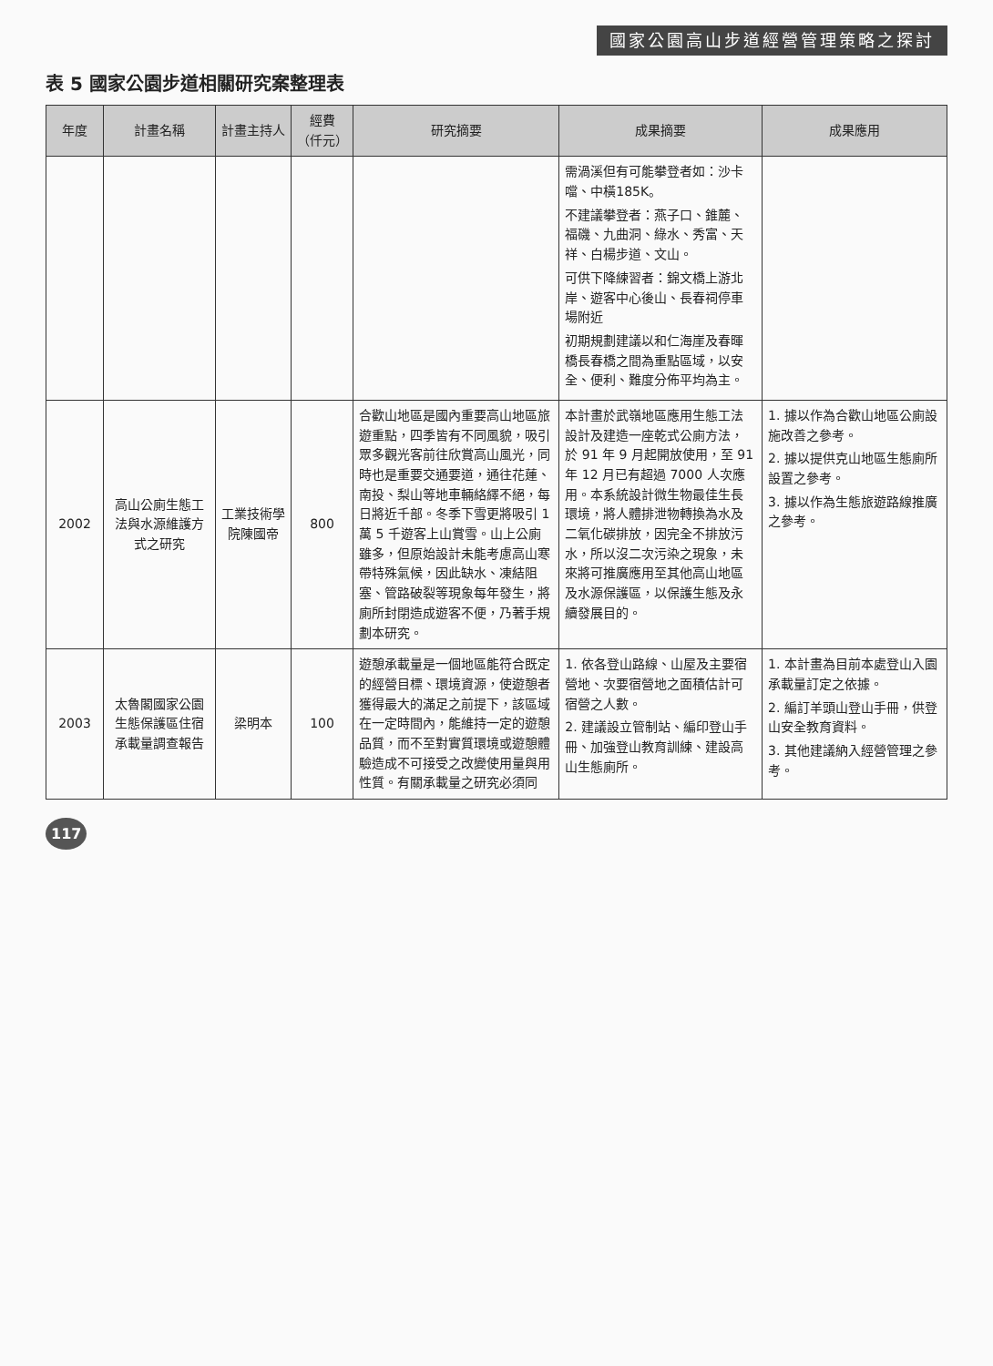國家公園高山步道經營管理策略之探討
表 5 國家公園步道相關研究案整理表
| 年度 | 計畫名稱 | 計畫主持人 | 經費（仟元） | 研究摘要 | 成果摘要 | 成果應用 |
| --- | --- | --- | --- | --- | --- | --- |
| | | | | | 需渦溪但有可能攀登者如：沙卡噹、中橫185K。 不建議攀登者：燕子口、錐麓、福磯、九曲洞、綠水、秀富、天祥、白楊步道、文山。 可供下降練習者：錦文橋上游北岸、遊客中心後山、長春祠停車場附近 初期規劃建議以和仁海崖及春暉橋長春橋之間為重點區域，以安全、便利、難度分佈平均為主。 | |
| 2002 | 高山公廁生態工法與水源維護方式之研究 | 工業技術學院陳國帝 | 800 | 合歡山地區是國內重要高山地區旅遊重點，四季皆有不同風貌，吸引眾多觀光客前往欣賞高山風光，同時也是重要交通要道，通往花蓮、南投、梨山等地車輛絡繹不絕，每日將近千部。冬季下雪更將吸引 1 萬 5 千遊客上山賞雪。山上公廁雖多，但原始設計未能考慮高山寒帶特殊氣候，因此缺水、凍結阻塞、管路破裂等現象每年發生，將廁所封閉造成遊客不便，乃著手規劃本研究。 | 本計畫於武嶺地區應用生態工法設計及建造一座乾式公廁方法，於 91 年 9 月起開放使用，至 91 年 12 月已有超過 7000 人次應用。本系統設計微生物最佳生長環境，將人體排泄物轉換為水及二氧化碳排放，因完全不排放污水，所以沒二次污染之現象，未來將可推廣應用至其他高山地區及水源保護區，以保護生態及永續發展目的。 | 1. 據以作為合歡山地區公廁設施改善之參考。 2. 據以提供克山地區生態廁所設置之參考。 3. 據以作為生態旅遊路線推廣之參考。 |
| 2003 | 太魯閣國家公園生態保護區住宿承載量調查報告 | 梁明本 | 100 | 遊憩承載量是一個地區能符合既定的經營目標、環境資源，使遊憩者獲得最大的滿足之前提下，該區域在一定時間內，能維持一定的遊憩品質，而不至對實質環境或遊憩體驗造成不可接受之改變使用量與用性質。有關承載量之研究必須同 | 1. 依各登山路線、山屋及主要宿營地、次要宿營地之面積估計可宿營之人數。 2. 建議設立管制站、編印登山手冊、加強登山教育訓練、建設高山生態廁所。 | 1. 本計畫為目前本處登山入園承載量訂定之依據。 2. 編訂羊頭山登山手冊，供登山安全教育資料。 3. 其他建議納入經營管理之參考。 |
117